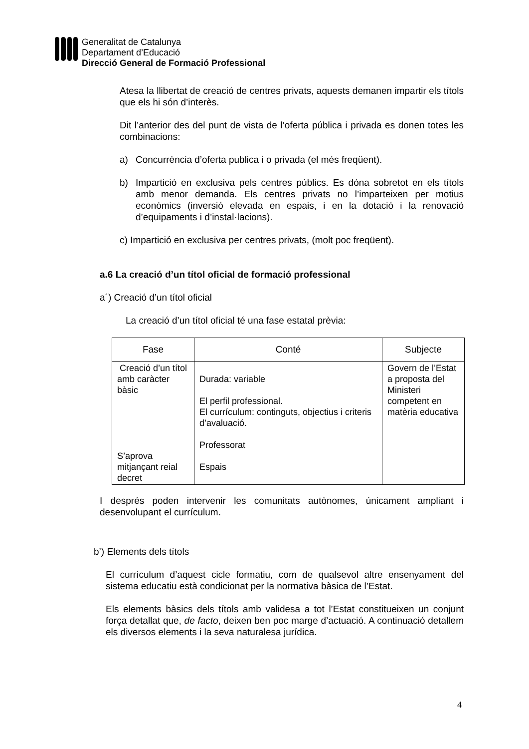Generalitat de Catalunya
Departament d’Educació
Direcció General de Formació Professional
Atesa la llibertat de creació de centres privats, aquests demanen impartir els títols que els hi són d’interès.
Dit l’anterior des del punt de vista de l’oferta pública i privada es donen totes les combinacions:
a) Concurrència d’oferta publica i o privada (el més freqüent).
b) Impartició en exclusiva pels centres públics. Es dóna sobretot en els títols amb menor demanda. Els centres privats no l’imparteixen per motius econòmics (inversió elevada en espais, i en la dotació i la renovació d’equipaments i d’instal·lacions).
c) Impartició en exclusiva per centres privats, (molt poc freqüent).
a.6 La creació d’un títol oficial de formació professional
a´) Creació d’un títol oficial
La creació d’un títol oficial té una fase estatal prèvia:
| Fase | Conté | Subjecte |
| --- | --- | --- |
| Creació d’un títol amb caràcter bàsic S’aprova mitjançant reial decret | Durada: variable El perfil professional. El currículum: continguts, objectius i criteris d’avaluació. Professorat Espais | Govern de l’Estat a proposta del Ministeri competent en matèria educativa |
I després poden intervenir les comunitats autònomes, únicament ampliant i desenvolupant el currículum.
b’) Elements dels títols
El currículum d’aquest cicle formatiu, com de qualsevol altre ensenyament del sistema educatiu està condicionat per la normativa bàsica de l’Estat.
Els elements bàsics dels títols amb validesa a tot l’Estat constitueixen un conjunt força detallat que, de facto, deixen ben poc marge d’actuació. A continuació detallem els diversos elements i la seva naturalesa jurídica.
4